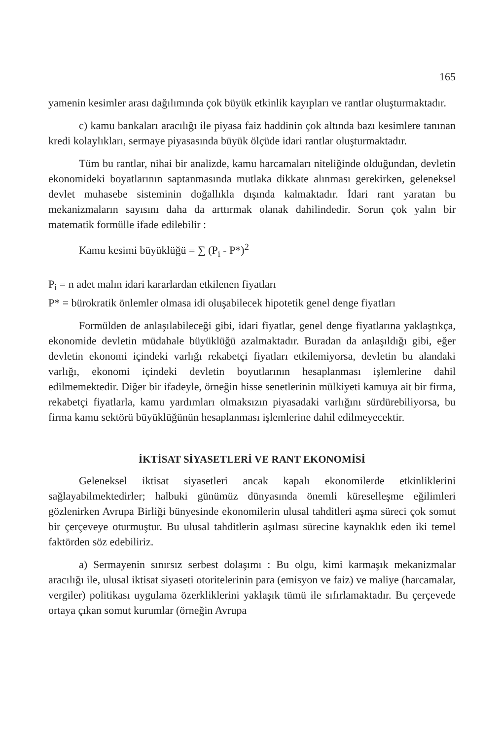165
yamenin kesimler arası dağılımında çok büyük etkinlik kayıpları ve rantlar oluşturmaktadır.
c) kamu bankaları aracılığı ile piyasa faiz haddinin çok altında bazı kesimlere tanınan kredi kolaylıkları, sermaye piyasasında büyük ölçüde idari rantlar oluşturmaktadır.
Tüm bu rantlar, nihai bir analizde, kamu harcamaları niteliğinde olduğundan, devletin ekonomideki boyatlarının saptanmasında mutlaka dikkate alınması gerekirken, geleneksel devlet muhasebe sisteminin doğallıkla dışında kalmaktadır. İdari rant yaratan bu mekanizmaların sayısını daha da arttırmak olanak dahilindedir. Sorun çok yalın bir matematik formülle ifade edilebilir :
Kamu kesimi büyüklüğü = ∑ (P<sub>i</sub> - P*)<sup>2</sup>
P<sub>i</sub> = n adet malın idari kararlardan etkilenen fiyatları
P* = bürokratik önlemler olmasa idi oluşabilecek hipotetik genel denge fiyatları
Formülden de anlaşılabileceği gibi, idari fiyatlar, genel denge fiyatlarına yaklaştıkça, ekonomide devletin müdahale büyüklüğü azalmaktadır. Buradan da anlaşıldığı gibi, eğer devletin ekonomi içindeki varlığı rekabetçi fiyatları etkilemiyorsa, devletin bu alandaki varlığı, ekonomi içindeki devletin boyutlarının hesaplanması işlemlerine dahil edilmemektedir. Diğer bir ifadeyle, örneğin hisse senetlerinin mülkiyeti kamuya ait bir firma, rekabetçi fiyatlarla, kamu yardımları olmaksızın piyasadaki varlığını sürdürebiliyorsa, bu firma kamu sektörü büyüklüğünün hesaplanması işlemlerine dahil edilmeyecektir.
İKTİSAT SİYASETLERİ VE RANT EKONOMİSİ
Geleneksel iktisat siyasetleri ancak kapalı ekonomilerde etkinliklerini sağlayabilmektedirler; halbuki günümüz dünyasında önemli küreselleşme eğilimleri gözlenirken Avrupa Birliği bünyesinde ekonomilerin ulusal tahditleri aşma süreci çok somut bir çerçeveye oturmuştur. Bu ulusal tahditlerin aşılması sürecine kaynaklık eden iki temel faktörden söz edebiliriz.
a) Sermayenin sınırsız serbest dolaşımı : Bu olgu, kimi karmaşık mekanizmalar aracılığı ile, ulusal iktisat siyaseti otoritelerinin para (emisyon ve faiz) ve maliye (harcamalar, vergiler) politikası uygulama özerkliklerini yaklaşık tümü ile sıfırlamaktadır. Bu çerçevede ortaya çıkan somut kurumlar (örneğin Avrupa